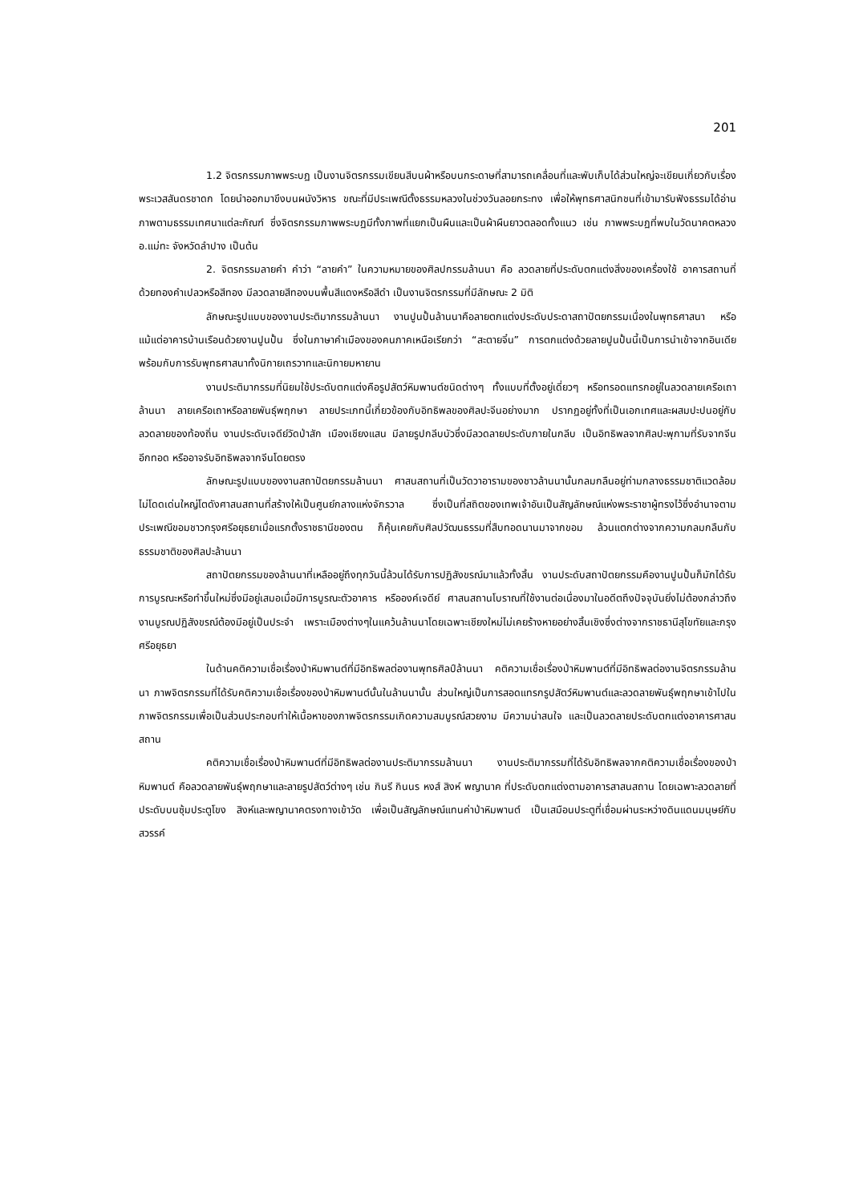201
1.2 จิตรกรรมภาพพระบฏ เป็นงานจิตรกรรมเขียนสีบนผ้าหรือบนกระดาษที่สามารถเคลื่อนที่และพับเก็บได้ส่วนใหญ่จะเขียนเกี่ยวกับเรื่องพระเวสสันดรชาดก โดยนำออกมาขึงบนผนังวิหาร ขณะที่มีประเพณีตั้งธรรมหลวงในช่วงวันลอยกระทง เพื่อให้พุทธศาสนิกชนที่เข้ามารับฟังธรรมได้อ่านภาพตามธรรมเทศนาแต่ละกัณฑ์ ซึ่งจิตรกรรมภาพพระบฏมีทั้งภาพที่แยกเป็นผืนและเป็นผ้าผืนยาวตลอดทั้งแนว เช่น ภาพพระบฏที่พบในวัดนาคตหลวง อ.แม่ทะ จังหวัดลำปาง เป็นต้น
2. จิตรกรรมลายคำ คำว่า “ลายคำ” ในความหมายของศิลปกรรมล้านนา คือ ลวดลายที่ประดับตกแต่งสิ่งของเครื่องใช้ อาคารสถานที่ด้วยทองคำเปลวหรือสีทอง มีลวดลายสีทองบนพื้นสีแดงหรือสีดำ เป็นงานจิตรกรรมที่มีลักษณะ 2 มิติ
ลักษณะรูปแบบของงานประติมากรรมล้านนา งานปูนปั้นล้านนาคือลายตกแต่งประดับประดาสถาปัตยกรรมเนื่องในพุทธศาสนา หรือแม้แต่อาคารบ้านเรือนด้วยงานปูนปั้น ซึ่งในภาษาคำเมืองของคนภาคเหนือเรียกว่า “สะตายจิ๋น” การตกแต่งด้วยลายปูนปั้นนี้เป็นการนำเข้าจากอินเดียพร้อมกับการรับพุทธศาสนาทั้งนิกายเถรวาทและนิกายมหายาน
งานประติมากรรมที่นิยมใช้ประดับตกแต่งคือรูปสัตว์หิมพานต์ชนิดต่างๆ ทั้งแบบที่ตั้งอยู่เดี่ยวๆ หรือทรอดแทรกอยู่ในลวดลายเครือเถาล้านนา ลายเครือเถาหรือลายพันธุ์พฤกษา ลายประเภทนี้เกี่ยวข้องกับอิทธิพลของศิลปะจีนอย่างมาก ปรากฏอยู่ทั้งที่เป็นเอกเทศและผสมปะปนอยู่กับลวดลายของท้องถิ่น งานประดับเจดีย์วัดป่าสัก เมืองเชียงแสน มีลายรูปกลีบบัวซึ่งมีลวดลายประดับภายในกลีบ เป็นอิทธิพลจากศิลปะพุกามที่รับจากจีนอีกทอด หรืออาจรับอิทธิพลจากจีนโดยตรง
ลักษณะรูปแบบของงานสถาปัตยกรรมล้านนา ศาสนสถานที่เป็นวัดวาอารามของชาวล้านนานั้นกลมกลืนอยู่ท่ามกลางธรรมชาติแวดล้อม ไม่โดดเด่นใหญ่โตดังศาสนสถานที่สร้างให้เป็นศูนย์กลางแห่งจักรวาล ซึ่งเป็นที่สถิตของเทพเจ้าอันเป็นสัญลักษณ์แห่งพระราชาผู้ทรงไว้ซึ่งอำนาจตามประเพณีขอมชาวกรุงศรีอยุธยาเมื่อแรกตั้งราชธานีของตน ก็คุ้นเคยกับศิลปวัฒนธรรมที่สืบทอดนานมาจากขอม ล้วนแตกต่างจากความกลมกลืนกับธรรมชาติของศิลปะล้านนา
สถาปัตยกรรมของล้านนาที่เหลืออยู่ถึงทุกวันนี้ล้วนได้รับการปฏิสังขรณ์มาแล้วทั้งสิ้น งานประดับสถาปัตยกรรมคืองานปูนปั้นก็มักได้รับการบูรณะหรือทำขึ้นใหม่ซึ่งมีอยู่เสมอเมื่อมีการบูรณะตัวอาคาร หรือองค์เจดีย์ ศาสนสถานโบราณที่ใช้งานต่อเนื่องมาในอดีตถึงปัจจุบันยิ่งไม่ต้องกล่าวถึง งานบูรณปฏิสังขรณ์ต้องมีอยู่เป็นประจำ เพราะเมืองต่างๆในแคว้นล้านนาโดยเฉพาะเชียงใหม่ไม่เคยร้างหายอย่างสิ้นเชิงซึ่งต่างจากราชธานีสุโขทัยและกรุงศรีอยุธยา
ในด้านคติความเชื่อเรื่องป่าหิมพานต์ที่มีอิทธิพลต่องานพุทธศิลป์ล้านนา คติความเชื่อเรื่องป่าหิมพานต์ที่มีอิทธิพลต่องานจิตรกรรมล้านนา ภาพจิตรกรรมที่ได้รับคติความเชื่อเรื่องของป่าหิมพานต์นั้นในล้านนานั้น ส่วนใหญ่เป็นการสอดแทรกรูปสัตว์หิมพานต์และลวดลายพันธุ์พฤกษาเข้าไปในภาพจิตรกรรมเพื่อเป็นส่วนประกอบทำให้เนื้อหาของภาพจิตรกรรมเกิดความสมบูรณ์สวยงาม มีความน่าสนใจ และเป็นลวดลายประดับตกแต่งอาคารศาสนสถาน
คติความเชื่อเรื่องป่าหิมพานต์ที่มีอิทธิพลต่องานประติมากรรมล้านนา งานประติมากรรมที่ได้รับอิทธิพลจากคติความเชื่อเรื่องของป่าหิมพานต์ คือลวดลายพันธุ์พฤกษาและลายรูปสัตว์ต่างๆ เช่น กินรี กินนร หงส์ สิงห์ พญานาค ที่ประดับตกแต่งตามอาคารสาสนสถาน โดยเฉพาะลวดลายที่ประดับบนซุ้มประตูโขง สิงห์และพญานาคตรงทางเข้าวัด เพื่อเป็นสัญลักษณ์แทนค่าป่าหิมพานต์ เป็นเสมือนประตูที่เชื่อมผ่านระหว่างดินแดนมนุษย์กับสวรรค์